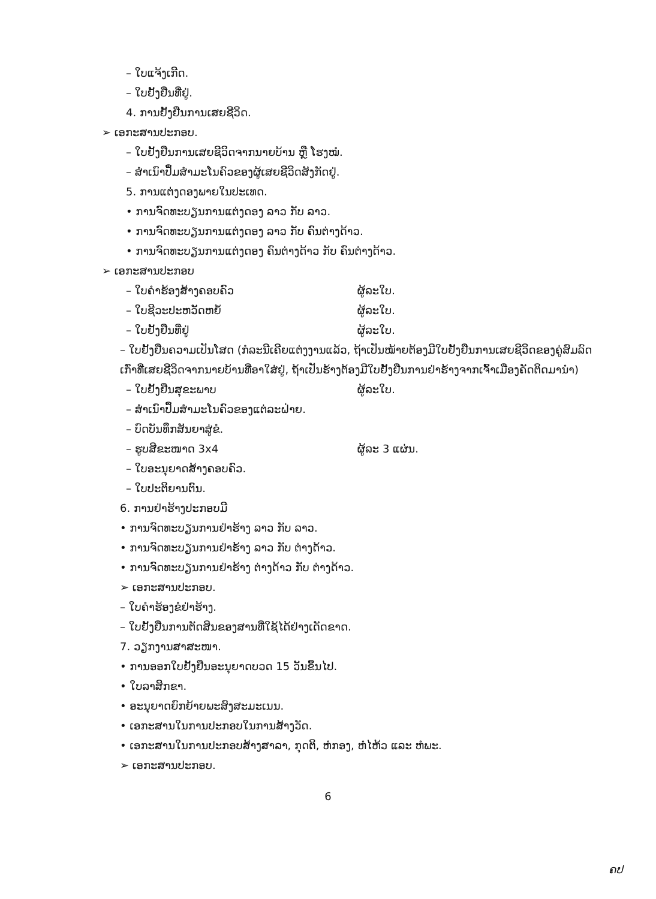– ໃບແຈ້ງເກີດ.
– ໃບຢັ້ງຢືນທີ່ຢູ່.
4. ການຢັ້ງຢືນການເສຍຊີວິດ.
➢ ເອກະສານປະກອບ.
– ໃບຢັ້ງຢືນການເສຍຊີວິດຈາກນາຍບ້ານ ຫຼື ໂຮງໝໍ.
– ສຳເນົາປຶ້ມສຳມະໂນຄົວຂອງຜູ້ເສຍຊີວິດສັງກັດຢູ່.
5. ການແຕ່ງດອງພາຍໃນປະເທດ.
• ການຈົດທະບຽນການແຕ່ງດອງ ລາວ ກັບ ລາວ.
• ການຈົດທະບຽນການແຕ່ງດອງ ລາວ ກັບ ຄົນຕ່າງດ້າວ.
• ການຈົດທະບຽນການແຕ່ງດອງ ຄົນຕ່າງດ້າວ ກັບ ຄົນຕ່າງດ້າວ.
➢ ເອກະສານປະກອບ
– ໃບຄຳຮ້ອງສ້າງຄອບຄົວ ຜູ້ລະໃບ.
– ໃບຊີວະປະຫວັດຫຍໍ້ ຜູ້ລະໃບ.
– ໃບຢັ້ງຢືນທີ່ຢູ່ ຜູ້ລະໃບ.
– ໃບຢັ້ງຢືນຄວາມເປັນໂສດ (ກໍລະນີເຄີຍແຕ່ງງານແລ້ວ, ຖ້າເປັນໝ້າຍຕ້ອງມີໃບຢັ້ງຢືນການເສຍຊີວິດຂອງຄູ່ສົມລົດເກົ່າທີ່ເສຍຊີວິດຈາກນາຍບ້ານທີ່ອາໃສ່ຢູ່, ຖ້າເປັນຮ້າງຕ້ອງມີໃບຢັ້ງຢືນການຢ່າຮ້າງຈາກເຈົ້າເມືອງຄັດຕິດມານຳ)
– ໃບຢັ້ງຢືນສຸຂະພາບ ຜູ້ລະໃບ.
– ສຳເນົາປຶ້ມສຳມະໂນຄົວຂອງແຕ່ລະຝ່າຍ.
– ບົດບັນທຶກສັນຍາສູ່ຂໍ.
– ຮູບສີຂະໜາດ 3x4 ຜູ້ລະ 3 ແຜ່ນ.
– ໃບອະນຸຍາດສ້າງຄອບຄົວ.
– ໃບປະຕິຍານຕົນ.
6. ການຢ່າຮ້າງປະກອບມີ
• ການຈົດທະບຽນການຢ່າຮ້າງ ລາວ ກັບ ລາວ.
• ການຈົດທະບຽນການຢ່າຮ້າງ ລາວ ກັບ ຕ່າງດ້າວ.
• ການຈົດທະບຽນການຢ່າຮ້າງ ຕ່າງດ້າວ ກັບ ຕ່າງດ້າວ.
➢ ເອກະສານປະກອບ.
– ໃບຄຳຮ້ອງຂໍຢ່າຮ້າງ.
– ໃບຢັ້ງຢືນການຕັດສິນຂອງສານທີ່ໃຊ້ໄດ້ຢ່າງເດັດຂາດ.
7. ວຽກງານສາສະໜາ.
• ການອອກໃບຢັ້ງຢືນອະນຸຍາດບວດ 15 ວັນຂຶ້ນໄປ.
• ໃບລາສິກຂາ.
• ອະນຸຍາດຍົກຍ້າຍພະສົງສະມະເນນ.
• ເອກະສານໃນການປະກອບໃນການສ້າງວັດ.
• ເອກະສານໃນການປະກອບສ້າງສາລາ, ກຸດຕິ, ຫໍກອງ, ຫໍໄຫ້ວ ແລະ ຫໍພະ.
➢ ເອກະສານປະກອບ.
6
ຄປ